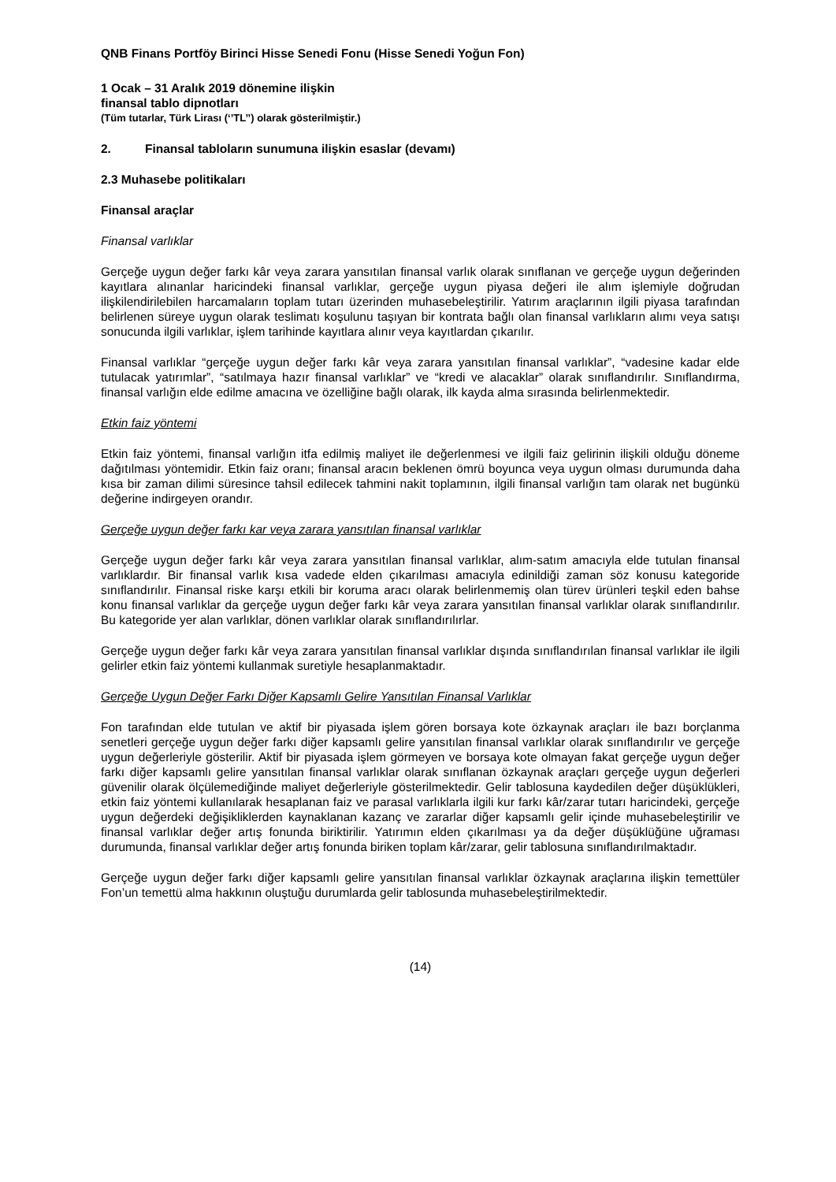QNB Finans Portföy Birinci Hisse Senedi Fonu (Hisse Senedi Yoğun Fon)
1 Ocak – 31 Aralık 2019 dönemine ilişkin
finansal tablo dipnotları
(Tüm tutarlar, Türk Lirası (‘’TL’’) olarak gösterilmiştir.)
2. Finansal tabloların sunumuna ilişkin esaslar (devamı)
2.3 Muhasebe politikaları
Finansal araçlar
Finansal varlıklar
Gerçeğe uygun değer farkı kâr veya zarara yansıtılan finansal varlık olarak sınıflanan ve gerçeğe uygun değerinden kayıtlara alınanlar haricindeki finansal varlıklar, gerçeğe uygun piyasa değeri ile alım işlemiyle doğrudan ilişkilendirilebilen harcamaların toplam tutarı üzerinden muhasebeleştirilir. Yatırım araçlarının ilgili piyasa tarafından belirlenen süreye uygun olarak teslimatı koşulunu taşıyan bir kontrata bağlı olan finansal varlıkların alımı veya satışı sonucunda ilgili varlıklar, işlem tarihinde kayıtlara alınır veya kayıtlardan çıkarılır.
Finansal varlıklar “gerçeğe uygun değer farkı kâr veya zarara yansıtılan finansal varlıklar”, “vadesine kadar elde tutulacak yatırımlar”, “satılmaya hazır finansal varlıklar” ve “kredi ve alacaklar” olarak sınıflandırılır. Sınıflandırma, finansal varlığın elde edilme amacına ve özelliğine bağlı olarak, ilk kayda alma sırasında belirlenmektedir.
Etkin faiz yöntemi
Etkin faiz yöntemi, finansal varlığın itfa edilmiş maliyet ile değerlenmesi ve ilgili faiz gelirinin ilişkili olduğu döneme dağıtılması yöntemidir. Etkin faiz oranı; finansal aracın beklenen ömrü boyunca veya uygun olması durumunda daha kısa bir zaman dilimi süresince tahsil edilecek tahmini nakit toplamının, ilgili finansal varlığın tam olarak net bugünkü değerine indirgeyen orandır.
Gerçeğe uygun değer farkı kar veya zarara yansıtılan finansal varlıklar
Gerçeğe uygun değer farkı kâr veya zarara yansıtılan finansal varlıklar, alım-satım amacıyla elde tutulan finansal varlıklardır. Bir finansal varlık kısa vadede elden çıkarılması amacıyla edinildiği zaman söz konusu kategoride sınıflandırılır. Finansal riske karşı etkili bir koruma aracı olarak belirlenmemiş olan türev ürünleri teşkil eden bahse konu finansal varlıklar da gerçeğe uygun değer farkı kâr veya zarara yansıtılan finansal varlıklar olarak sınıflandırılır. Bu kategoride yer alan varlıklar, dönen varlıklar olarak sınıflandırılırlar.
Gerçeğe uygun değer farkı kâr veya zarara yansıtılan finansal varlıklar dışında sınıflandırılan finansal varlıklar ile ilgili gelirler etkin faiz yöntemi kullanmak suretiyle hesaplanmaktadır.
Gerçeğe Uygun Değer Farkı Diğer Kapsamlı Gelire Yansıtılan Finansal Varlıklar
Fon tarafından elde tutulan ve aktif bir piyasada işlem gören borsaya kote özkaynak araçları ile bazı borçlanma senetleri gerçeğe uygun değer farkı diğer kapsamlı gelire yansıtılan finansal varlıklar olarak sınıflandırılır ve gerçeğe uygun değerleriyle gösterilir. Aktif bir piyasada işlem görmeyen ve borsaya kote olmayan fakat gerçeğe uygun değer farkı diğer kapsamlı gelire yansıtılan finansal varlıklar olarak sınıflanan özkaynak araçları gerçeğe uygun değerleri güvenilir olarak ölçülemediğinde maliyet değerleriyle gösterilmektedir. Gelir tablosuna kaydedilen değer düşüklükleri, etkin faiz yöntemi kullanılarak hesaplanan faiz ve parasal varlıklarla ilgili kur farkı kâr/zarar tutarı haricindeki, gerçeğe uygun değerdeki değişikliklerden kaynaklanan kazanç ve zararlar diğer kapsamlı gelir içinde muhasebeleştirilir ve finansal varlıklar değer artış fonunda biriktirilir. Yatırımın elden çıkarılması ya da değer düşüklüğüne uğraması durumunda, finansal varlıklar değer artış fonunda biriken toplam kâr/zarar, gelir tablosuna sınıflandırılmaktadır.
Gerçeğe uygun değer farkı diğer kapsamlı gelire yansıtılan finansal varlıklar özkaynak araçlarına ilişkin temettüler Fon’un temettü alma hakkının oluştuğu durumlarda gelir tablosunda muhasebeleştirilmektedir.
(14)